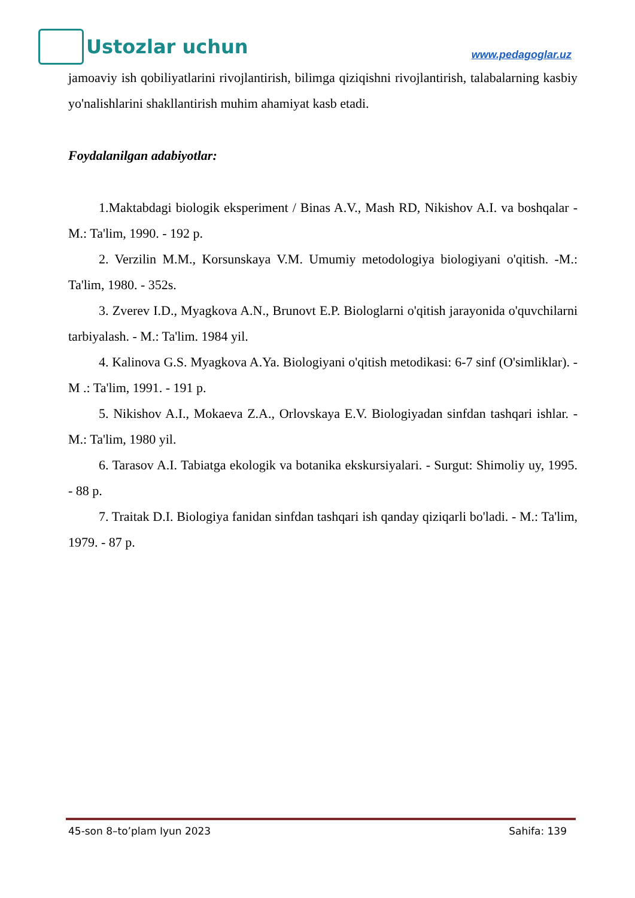Ustozlar uchun
www.pedagoglar.uz
jamoaviy ish qobiliyatlarini rivojlantirish, bilimga qiziqishni rivojlantirish, talabalarning kasbiy yo'nalishlarini shakllantirish muhim ahamiyat kasb etadi.
Foydalanilgan adabiyotlar:
1.Maktabdagi biologik eksperiment / Binas A.V., Mash RD, Nikishov A.I. va boshqalar - M.: Ta'lim, 1990. - 192 p.
2. Verzilin M.M., Korsunskaya V.M. Umumiy metodologiya biologiyani o'qitish. -M.: Ta'lim, 1980. - 352s.
3. Zverev I.D., Myagkova A.N., Brunovt E.P. Biologlarni o'qitish jarayonida o'quvchilarni tarbiyalash. - M.: Ta'lim. 1984 yil.
4. Kalinova G.S. Myagkova A.Ya. Biologiyani o'qitish metodikasi: 6-7 sinf (O'simliklar). - M .: Ta'lim, 1991. - 191 p.
5. Nikishov A.I., Mokaeva Z.A., Orlovskaya E.V. Biologiyadan sinfdan tashqari ishlar. - M.: Ta'lim, 1980 yil.
6. Tarasov A.I. Tabiatga ekologik va botanika ekskursiyalari. - Surgut: Shimoliy uy, 1995. - 88 p.
7. Traitak D.I. Biologiya fanidan sinfdan tashqari ish qanday qiziqarli bo'ladi. - M.: Ta'lim, 1979. - 87 p.
45-son 8–to’plam Iyun 2023 Sahifa: 139